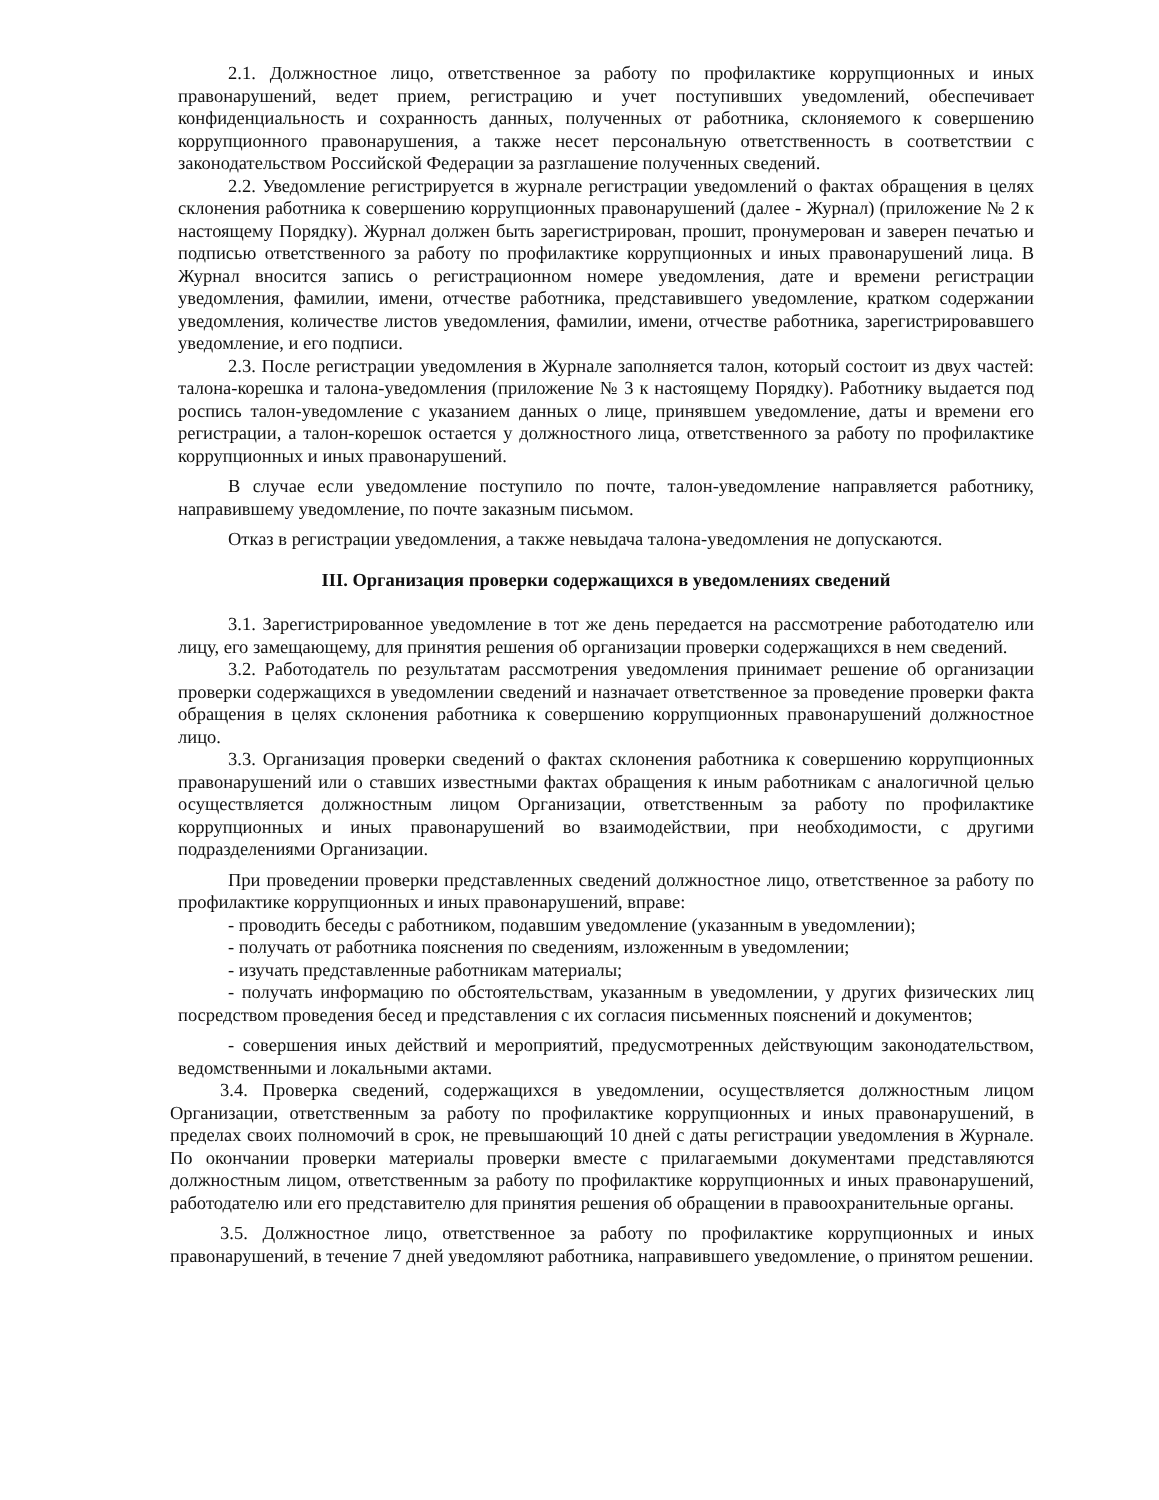2.1. Должностное лицо, ответственное за работу по профилактике коррупционных и иных правонарушений, ведет прием, регистрацию и учет поступивших уведомлений, обеспечивает конфиденциальность и сохранность данных, полученных от работника, склоняемого к совершению коррупционного правонарушения, а также несет персональную ответственность в соответствии с законодательством Российской Федерации за разглашение полученных сведений.
2.2. Уведомление регистрируется в журнале регистрации уведомлений о фактах обращения в целях склонения работника к совершению коррупционных правонарушений (далее - Журнал) (приложение № 2 к настоящему Порядку). Журнал должен быть зарегистрирован, прошит, пронумерован и заверен печатью и подписью ответственного за работу по профилактике коррупционных и иных правонарушений лица. В Журнал вносится запись о регистрационном номере уведомления, дате и времени регистрации уведомления, фамилии, имени, отчестве работника, представившего уведомление, кратком содержании уведомления, количестве листов уведомления, фамилии, имени, отчестве работника, зарегистрировавшего уведомление, и его подписи.
2.3. После регистрации уведомления в Журнале заполняется талон, который состоит из двух частей: талона-корешка и талона-уведомления (приложение № 3 к настоящему Порядку). Работнику выдается под роспись талон-уведомление с указанием данных о лице, принявшем уведомление, даты и времени его регистрации, а талон-корешок остается у должностного лица, ответственного за работу по профилактике коррупционных и иных правонарушений.
В случае если уведомление поступило по почте, талон-уведомление направляется работнику, направившему уведомление, по почте заказным письмом.
Отказ в регистрации уведомления, а также невыдача талона-уведомления не допускаются.
III. Организация проверки содержащихся в уведомлениях сведений
3.1. Зарегистрированное уведомление в тот же день передается на рассмотрение работодателю или лицу, его замещающему, для принятия решения об организации проверки содержащихся в нем сведений.
3.2. Работодатель по результатам рассмотрения уведомления принимает решение об организации проверки содержащихся в уведомлении сведений и назначает ответственное за проведение проверки факта обращения в целях склонения работника к совершению коррупционных правонарушений должностное лицо.
3.3. Организация проверки сведений о фактах склонения работника к совершению коррупционных правонарушений или о ставших известными фактах обращения к иным работникам с аналогичной целью осуществляется должностным лицом Организации, ответственным за работу по профилактике коррупционных и иных правонарушений во взаимодействии, при необходимости, с другими подразделениями Организации.
При проведении проверки представленных сведений должностное лицо, ответственное за работу по профилактике коррупционных и иных правонарушений, вправе:
- проводить беседы с работником, подавшим уведомление (указанным в уведомлении);
- получать от работника пояснения по сведениям, изложенным в уведомлении;
- изучать представленные работникам материалы;
- получать информацию по обстоятельствам, указанным в уведомлении, у других физических лиц посредством проведения бесед и представления с их согласия письменных пояснений и документов;
- совершения иных действий и мероприятий, предусмотренных действующим законодательством, ведомственными и локальными актами.
3.4. Проверка сведений, содержащихся в уведомлении, осуществляется должностным лицом Организации, ответственным за работу по профилактике коррупционных и иных правонарушений, в пределах своих полномочий в срок, не превышающий 10 дней с даты регистрации уведомления в Журнале. По окончании проверки материалы проверки вместе с прилагаемыми документами представляются должностным лицом, ответственным за работу по профилактике коррупционных и иных правонарушений, работодателю или его представителю для принятия решения об обращении в правоохранительные органы.
3.5. Должностное лицо, ответственное за работу по профилактике коррупционных и иных правонарушений, в течение 7 дней уведомляют работника, направившего уведомление, о принятом решении.